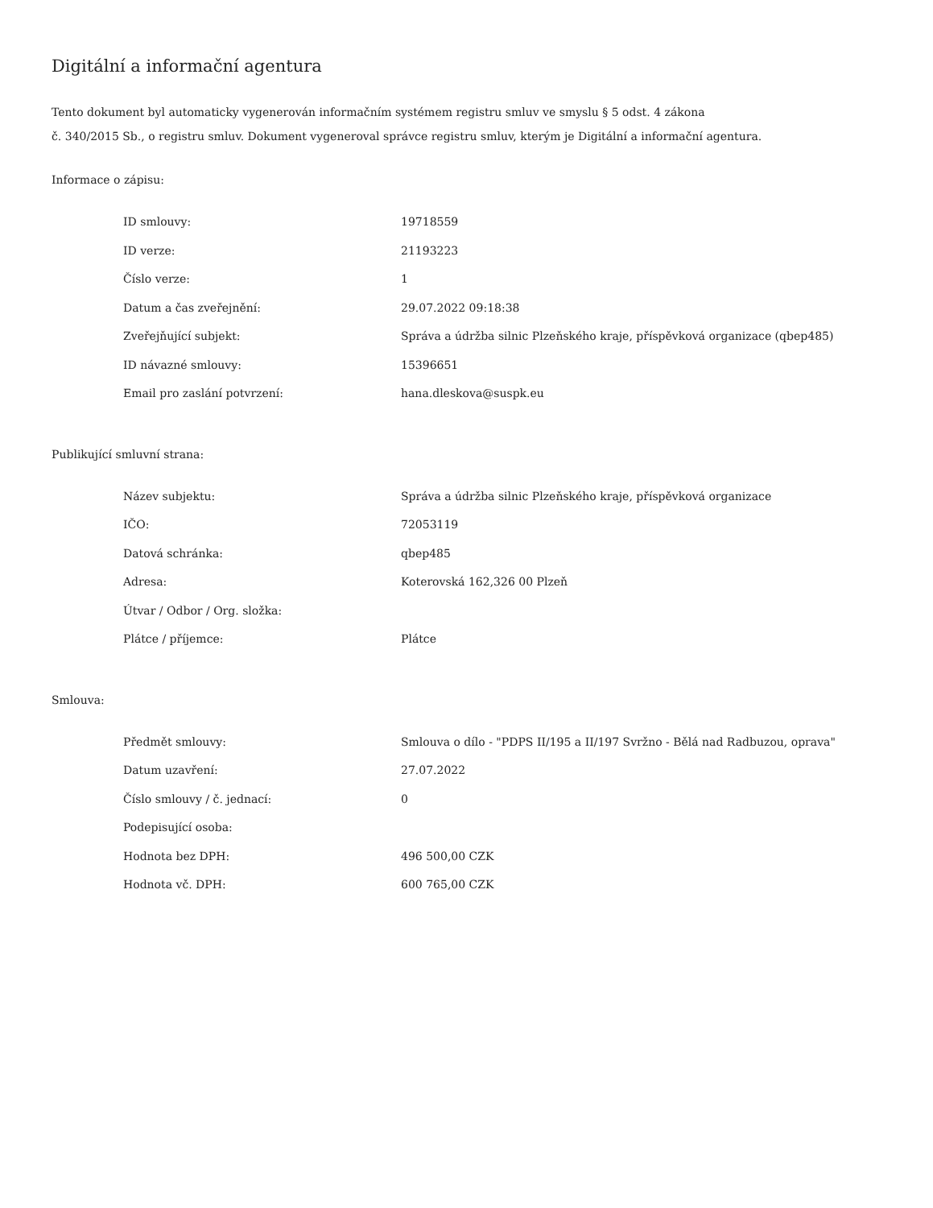Digitální a informační agentura
Tento dokument byl automaticky vygenerován informačním systémem registru smluv ve smyslu § 5 odst. 4 zákona
č. 340/2015 Sb., o registru smluv. Dokument vygeneroval správce registru smluv, kterým je Digitální a informační agentura.
Informace o zápisu:
| ID smlouvy: | 19718559 |
| ID verze: | 21193223 |
| Číslo verze: | 1 |
| Datum a čas zveřejnění: | 29.07.2022 09:18:38 |
| Zveřejňující subjekt: | Správa a údržba silnic Plzeňského kraje, příspěvková organizace (qbep485) |
| ID návazné smlouvy: | 15396651 |
| Email pro zaslání potvrzení: | hana.dleskova@suspk.eu |
Publikující smluvní strana:
| Název subjektu: | Správa a údržba silnic Plzeňského kraje, příspěvková organizace |
| IČO: | 72053119 |
| Datová schránka: | qbep485 |
| Adresa: | Koterovská 162,326 00 Plzeň |
| Útvar / Odbor / Org. složka: | |
| Plátce / příjemce: | Plátce |
Smlouva:
| Předmět smlouvy: | Smlouva o dílo - "PDPS II/195 a II/197 Svržno - Bělá nad Radbuzou, oprava" |
| Datum uzavření: | 27.07.2022 |
| Číslo smlouvy / č. jednací: | 0 |
| Podepisující osoba: | |
| Hodnota bez DPH: | 496 500,00 CZK |
| Hodnota vč. DPH: | 600 765,00 CZK |